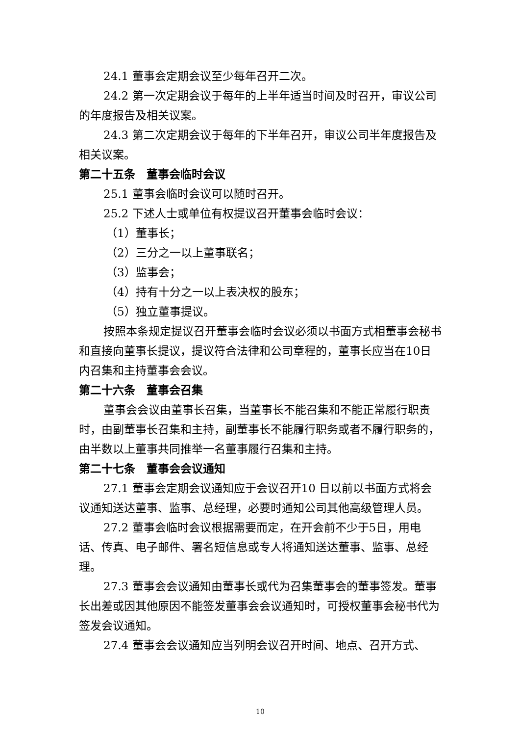24.1 董事会定期会议至少每年召开二次。
24.2 第一次定期会议于每年的上半年适当时间及时召开，审议公司的年度报告及相关议案。
24.3 第二次定期会议于每年的下半年召开，审议公司半年度报告及相关议案。
第二十五条　董事会临时会议
25.1 董事会临时会议可以随时召开。
25.2 下述人士或单位有权提议召开董事会临时会议：
（1）董事长；
（2）三分之一以上董事联名；
（3）监事会；
（4）持有十分之一以上表决权的股东；
（5）独立董事提议。
按照本条规定提议召开董事会临时会议必须以书面方式相董事会秘书和直接向董事长提议，提议符合法律和公司章程的，董事长应当在10日内召集和主持董事会会议。
第二十六条　董事会召集
董事会会议由董事长召集，当董事长不能召集和不能正常履行职责时，由副董事长召集和主持，副董事长不能履行职务或者不履行职务的，由半数以上董事共同推举一名董事履行召集和主持。
第二十七条　董事会会议通知
27.1 董事会定期会议通知应于会议召开10 日以前以书面方式将会议通知送达董事、监事、总经理，必要时通知公司其他高级管理人员。
27.2 董事会临时会议根据需要而定，在开会前不少于5日，用电话、传真、电子邮件、署名短信息或专人将通知送达董事、监事、总经理。
27.3 董事会会议通知由董事长或代为召集董事会的董事签发。董事长出差或因其他原因不能签发董事会会议通知时，可授权董事会秘书代为签发会议通知。
27.4 董事会会议通知应当列明会议召开时间、地点、召开方式、
10